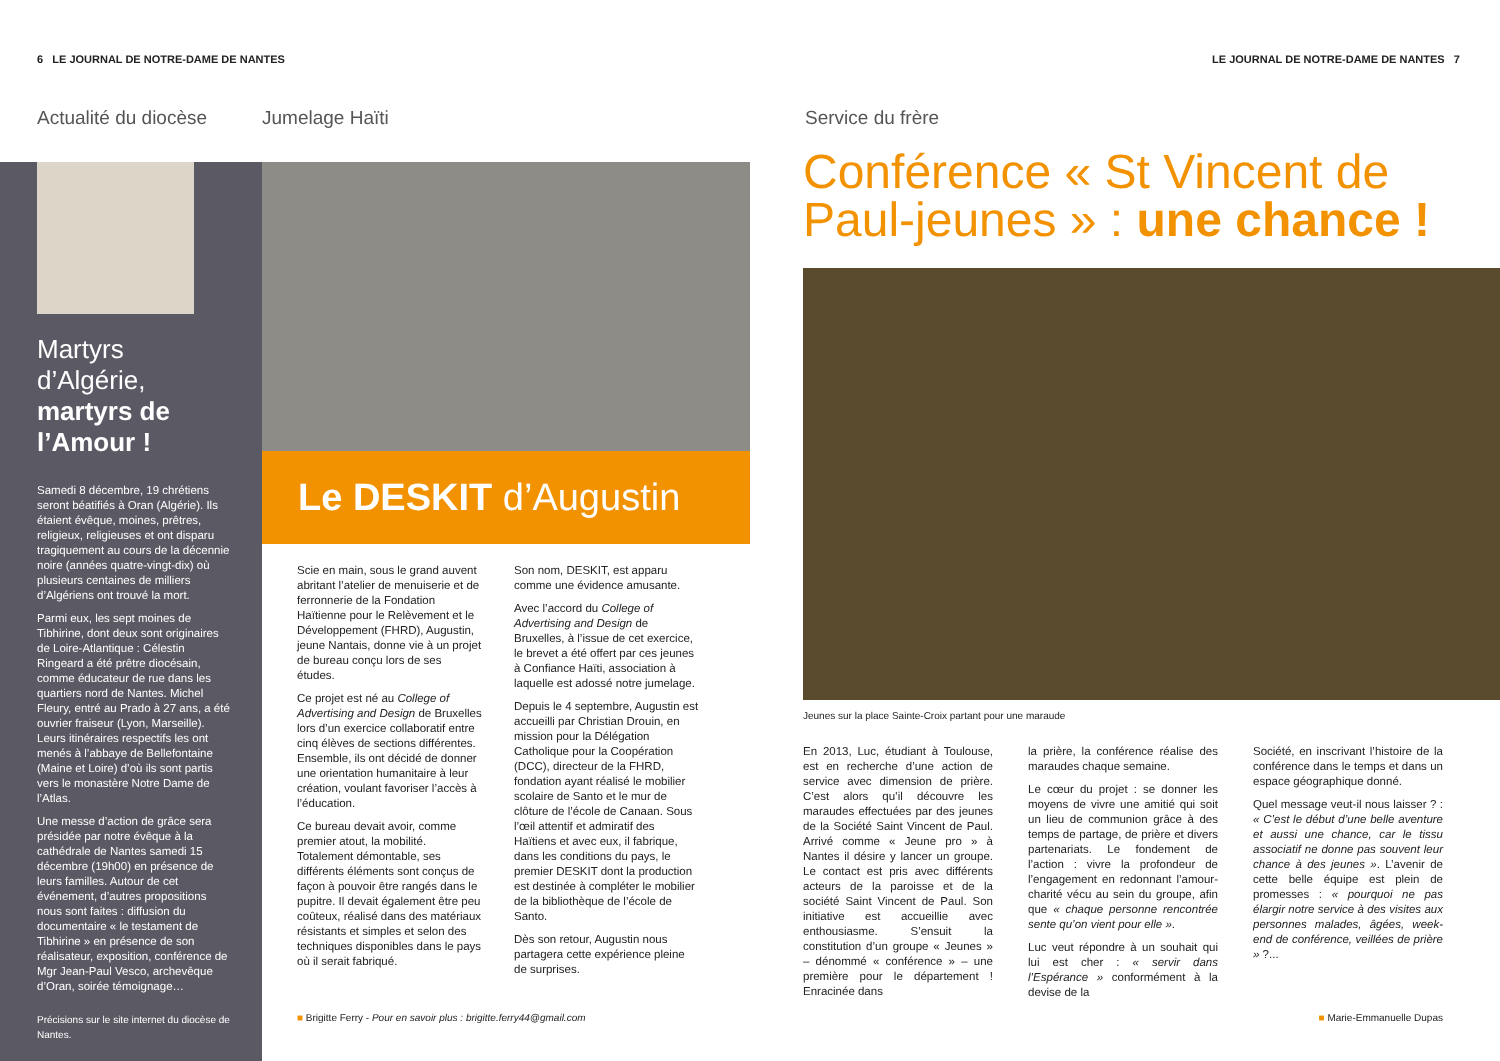6 LE JOURNAL DE NOTRE-DAME DE NANTES
LE JOURNAL DE NOTRE-DAME DE NANTES 7
Actualité du diocèse Jumelage Haïti Service du frère
Martyrs d’Algérie,
martyrs de l’Amour !
Samedi 8 décembre, 19 chrétiens seront béatifiés à Oran (Algérie). Ils étaient évêque, moines, prêtres, religieux, religieuses et ont disparu tragiquement au cours de la décennie noire (années quatre-vingt-dix) où plusieurs centaines de milliers d’Algériens ont trouvé la mort.
Parmi eux, les sept moines de Tibhirine, dont deux sont originaires de Loire-Atlantique : Célestin Ringeard a été prêtre diocésain, comme éducateur de rue dans les quartiers nord de Nantes. Michel Fleury, entré au Prado à 27 ans, a été ouvrier fraiseur (Lyon, Marseille). Leurs itinéraires respectifs les ont menés à l’abbaye de Bellefontaine (Maine et Loire) d’où ils sont partis vers le monastère Notre Dame de l’Atlas.
Une messe d’action de grâce sera présidée par notre évêque à la cathédrale de Nantes samedi 15 décembre (19h00) en présence de leurs familles. Autour de cet événement, d’autres propositions nous sont faites : diffusion du documentaire « le testament de Tibhirine » en présence de son réalisateur, exposition, conférence de Mgr Jean-Paul Vesco, archevêque d’Oran, soirée témoignage…
Précisions sur le site internet du diocèse de Nantes.
Le DESKIT d’Augustin
Scie en main, sous le grand auvent abritant l’atelier de menuiserie et de ferronnerie de la Fondation Haïtienne pour le Relèvement et le Développement (FHRD), Augustin, jeune Nantais, donne vie à un projet de bureau conçu lors de ses études.
Ce projet est né au College of Advertising and Design de Bruxelles lors d’un exercice collaboratif entre cinq élèves de sections différentes. Ensemble, ils ont décidé de donner une orientation humanitaire à leur création, voulant favoriser l’accès à l’éducation.
Ce bureau devait avoir, comme premier atout, la mobilité. Totalement démontable, ses différents éléments sont conçus de façon à pouvoir être rangés dans le pupitre. Il devait également être peu coûteux, réalisé dans des matériaux résistants et simples et selon des techniques disponibles dans le pays où il serait fabriqué.
Son nom, DESKIT, est apparu comme une évidence amusante.
Avec l’accord du College of Advertising and Design de Bruxelles, à l’issue de cet exercice, le brevet a été offert par ces jeunes à Confiance Haïti, association à laquelle est adossé notre jumelage.
Depuis le 4 septembre, Augustin est accueilli par Christian Drouin, en mission pour la Délégation Catholique pour la Coopération (DCC), directeur de la FHRD, fondation ayant réalisé le mobilier scolaire de Santo et le mur de clôture de l’école de Canaan. Sous l’œil attentif et admiratif des Haïtiens et avec eux, il fabrique, dans les conditions du pays, le premier DESKIT dont la production est destinée à compléter le mobilier de la bibliothèque de l’école de Santo.
Dès son retour, Augustin nous partagera cette expérience pleine de surprises.
■ Brigitte Ferry - Pour en savoir plus : brigitte.ferry44@gmail.com
Conférence « St Vincent de Paul-jeunes » : une chance !
Jeunes sur la place Sainte-Croix partant pour une maraude
En 2013, Luc, étudiant à Toulouse, est en recherche d’une action de service avec dimension de prière. C’est alors qu’il découvre les maraudes effectuées par des jeunes de la Société Saint Vincent de Paul. Arrivé comme « Jeune pro » à Nantes il désire y lancer un groupe. Le contact est pris avec différents acteurs de la paroisse et de la société Saint Vincent de Paul. Son initiative est accueillie avec enthousiasme. S’ensuit la constitution d’un groupe « Jeunes » – dénommé « conférence » – une première pour le département ! Enracinée dans
la prière, la conférence réalise des maraudes chaque semaine.
Le cœur du projet : se donner les moyens de vivre une amitié qui soit un lieu de communion grâce à des temps de partage, de prière et divers partenariats. Le fondement de l’action : vivre la profondeur de l’engagement en redonnant l’amour-charité vécu au sein du groupe, afin que « chaque personne rencontrée sente qu’on vient pour elle ».
Luc veut répondre à un souhait qui lui est cher : « servir dans l’Espérance » conformément à la devise de la
Société, en inscrivant l’histoire de la conférence dans le temps et dans un espace géographique donné.
Quel message veut-il nous laisser ? : « C’est le début d’une belle aventure et aussi une chance, car le tissu associatif ne donne pas souvent leur chance à des jeunes ». L’avenir de cette belle équipe est plein de promesses : « pourquoi ne pas élargir notre service à des visites aux personnes malades, âgées, week-end de conférence, veillées de prière » ?...
■ Marie-Emmanuelle Dupas